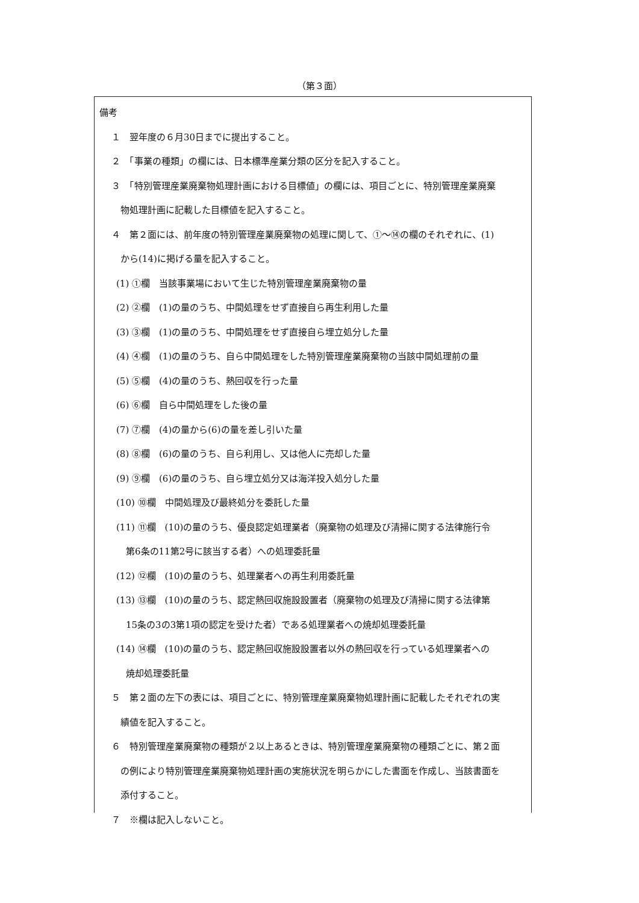（第３面）
備考
１　翌年度の６月30日までに提出すること。
２　「事業の種類」の欄には、日本標準産業分類の区分を記入すること。
３　「特別管理産業廃棄物処理計画における目標値」の欄には、項目ごとに、特別管理産業廃棄
物処理計画に記載した目標値を記入すること。
４　第２面には、前年度の特別管理産業廃棄物の処理に関して、①～⑭の欄のそれぞれに、(1)
から(14)に掲げる量を記入すること。
(1) ①欄　当該事業場において生じた特別管理産業廃棄物の量
(2) ②欄　(1)の量のうち、中間処理をせず直接自ら再生利用した量
(3) ③欄　(1)の量のうち、中間処理をせず直接自ら埋立処分した量
(4) ④欄　(1)の量のうち、自ら中間処理をした特別管理産業廃棄物の当該中間処理前の量
(5) ⑤欄　(4)の量のうち、熱回収を行った量
(6) ⑥欄　自ら中間処理をした後の量
(7) ⑦欄　(4)の量から(6)の量を差し引いた量
(8) ⑧欄　(6)の量のうち、自ら利用し、又は他人に売却した量
(9) ⑨欄　(6)の量のうち、自ら埋立処分又は海洋投入処分した量
(10) ⑩欄　中間処理及び最終処分を委託した量
(11) ⑪欄　(10)の量のうち、優良認定処理業者（廃棄物の処理及び清掃に関する法律施行令
第6条の11第2号に該当する者）への処理委託量
(12) ⑫欄　(10)の量のうち、処理業者への再生利用委託量
(13) ⑬欄　(10)の量のうち、認定熱回収施設設置者（廃棄物の処理及び清掃に関する法律第
15条の3の3第1項の認定を受けた者）である処理業者への焼却処理委託量
(14) ⑭欄　(10)の量のうち、認定熱回収施設設置者以外の熱回収を行っている処理業者への
焼却処理委託量
５　第２面の左下の表には、項目ごとに、特別管理産業廃棄物処理計画に記載したそれぞれの実
績値を記入すること。
６　特別管理産業廃棄物の種類が２以上あるときは、特別管理産業廃棄物の種類ごとに、第２面
の例により特別管理産業廃棄物処理計画の実施状況を明らかにした書面を作成し、当該書面を
添付すること。
７　※欄は記入しないこと。